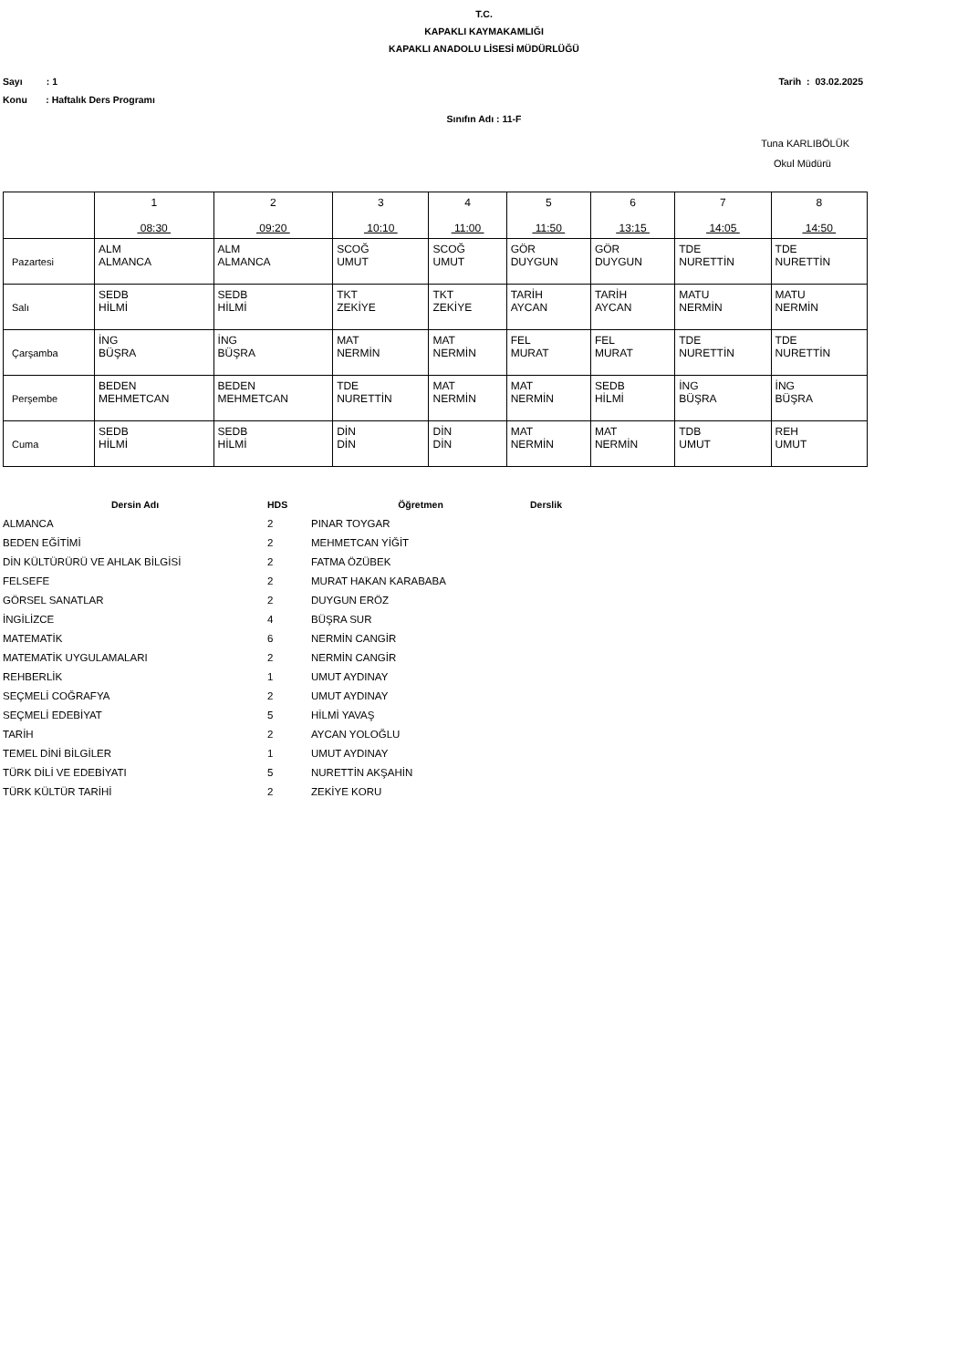T.C.
KAPAKLI KAYMAKAMLIĞI
KAPAKLI ANADOLU LİSESİ MÜDÜRLÜĞÜ
Sayı : 1 Tarih : 03.02.2025
Konu : Haftalık Ders Programı
Sınıfın Adı : 11-F
Tuna KARLIBÖLÜK
Okul Müdürü
| | 1 08:30 | 2 09:20 | 3 10:10 | 4 11:00 | 5 11:50 | 6 13:15 | 7 14:05 | 8 14:50 |
| Pazartesi | ALM ALMANCA | ALM ALMANCA | SCOĞ UMUT | SCOĞ UMUT | GÖR DUYGUN | GÖR DUYGUN | TDE NURETTİN | TDE NURETTİN |
| Salı | SEDB HİLMİ | SEDB HİLMİ | TKT ZEKİYE | TKT ZEKİYE | TARİH AYCAN | TARİH AYCAN | MATU NERMİN | MATU NERMİN |
| Çarşamba | İNG BÜŞRA | İNG BÜŞRA | MAT NERMİN | MAT NERMİN | FEL MURAT | FEL MURAT | TDE NURETTİN | TDE NURETTİN |
| Perşembe | BEDEN MEHMETCAN | BEDEN MEHMETCAN | TDE NURETTİN | MAT NERMİN | MAT NERMİN | SEDB HİLMİ | İNG BÜŞRA | İNG BÜŞRA |
| Cuma | SEDB HİLMİ | SEDB HİLMİ | DİN DİN | DİN DİN | MAT NERMİN | MAT NERMİN | TDB UMUT | REH UMUT |
| Dersin Adı | HDS | Öğretmen | Derslik |
| --- | --- | --- | --- |
| ALMANCA | 2 | PINAR TOYGAR | |
| BEDEN EĞİTİMİ | 2 | MEHMETCAN YİĞİT | |
| DİN KÜLTÜRÜRÜ VE AHLAK BİLGİSİ | 2 | FATMA ÖZÜBEK | |
| FELSEFE | 2 | MURAT HAKAN KARABABA | |
| GÖRSEL SANATLAR | 2 | DUYGUN ERÖZ | |
| İNGİLİZCE | 4 | BÜŞRA SUR | |
| MATEMATİK | 6 | NERMİN CANGİR | |
| MATEMATİK UYGULAMALARI | 2 | NERMİN CANGİR | |
| REHBERLİK | 1 | UMUT AYDINAY | |
| SEÇMELİ COĞRAFYA | 2 | UMUT AYDINAY | |
| SEÇMELİ EDEBİYAT | 5 | HİLMİ YAVAŞ | |
| TARİH | 2 | AYCAN YOLOĞLU | |
| TEMEL DİNİ BİLGİLER | 1 | UMUT AYDINAY | |
| TÜRK DİLİ VE EDEBİYATI | 5 | NURETTİN AKŞAHİN | |
| TÜRK KÜLTÜR TARİHİ | 2 | ZEKİYE KORU | |